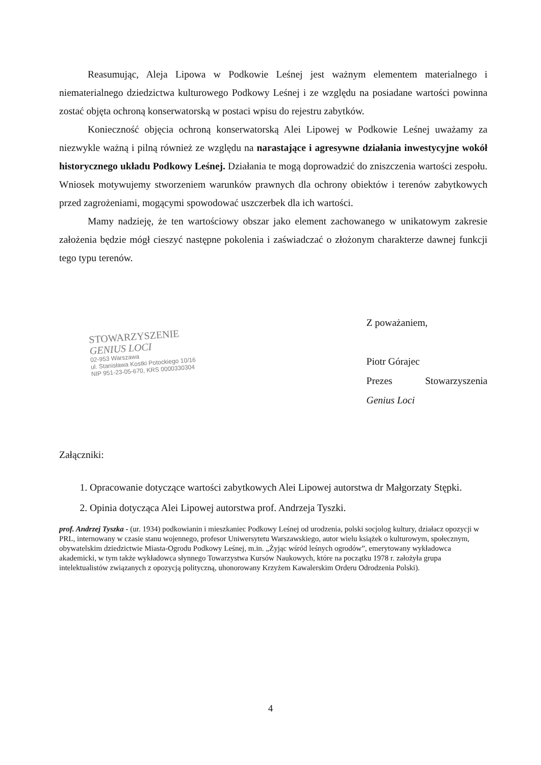Reasumując, Aleja Lipowa w Podkowie Leśnej jest ważnym elementem materialnego i niematerialnego dziedzictwa kulturowego Podkowy Leśnej i ze względu na posiadane wartości powinna zostać objęta ochroną konserwatorską w postaci wpisu do rejestru zabytków.
Konieczność objęcia ochroną konserwatorską Alei Lipowej w Podkowie Leśnej uważamy za niezwykle ważną i pilną również ze względu na narastające i agresywne działania inwestycyjne wokół historycznego układu Podkowy Leśnej. Działania te mogą doprowadzić do zniszczenia wartości zespołu. Wniosek motywujemy stworzeniem warunków prawnych dla ochrony obiektów i terenów zabytkowych przed zagrożeniami, mogącymi spowodować uszczerbek dla ich wartości.
Mamy nadzieję, że ten wartościowy obszar jako element zachowanego w unikatowym zakresie założenia będzie mógł cieszyć następne pokolenia i zaświadczać o złożonym charakterze dawnej funkcji tego typu terenów.
STOWARZYSZENIE
GENIUS LOCI
02-953 Warszawa
ul. Stanisława Kostki Potockiego 10/16
NIP 951-23-05-670, KRS 0000330304
Z poważaniem,
Piotr Górajec
Prezes Stowarzyszenia Genius Loci
Załączniki:
1. Opracowanie dotyczące wartości zabytkowych Alei Lipowej autorstwa dr Małgorzaty Stępki.
2. Opinia dotycząca Alei Lipowej autorstwa prof. Andrzeja Tyszki.
prof. Andrzej Tyszka - (ur. 1934) podkowianin i mieszkaniec Podkowy Leśnej od urodzenia, polski socjolog kultury, działacz opozycji w PRL, internowany w czasie stanu wojennego, profesor Uniwersytetu Warszawskiego, autor wielu książek o kulturowym, społecznym, obywatelskim dziedzictwie Miasta-Ogrodu Podkowy Leśnej, m.in. „Żyjąc wśród leśnych ogrodów”, emerytowany wykładowca akademicki, w tym także wykładowca słynnego Towarzystwa Kursów Naukowych, które na początku 1978 r. założyła grupa intelektualistów związanych z opozycją polityczną, uhonorowany Krzyżem Kawalerskim Orderu Odrodzenia Polski).
4